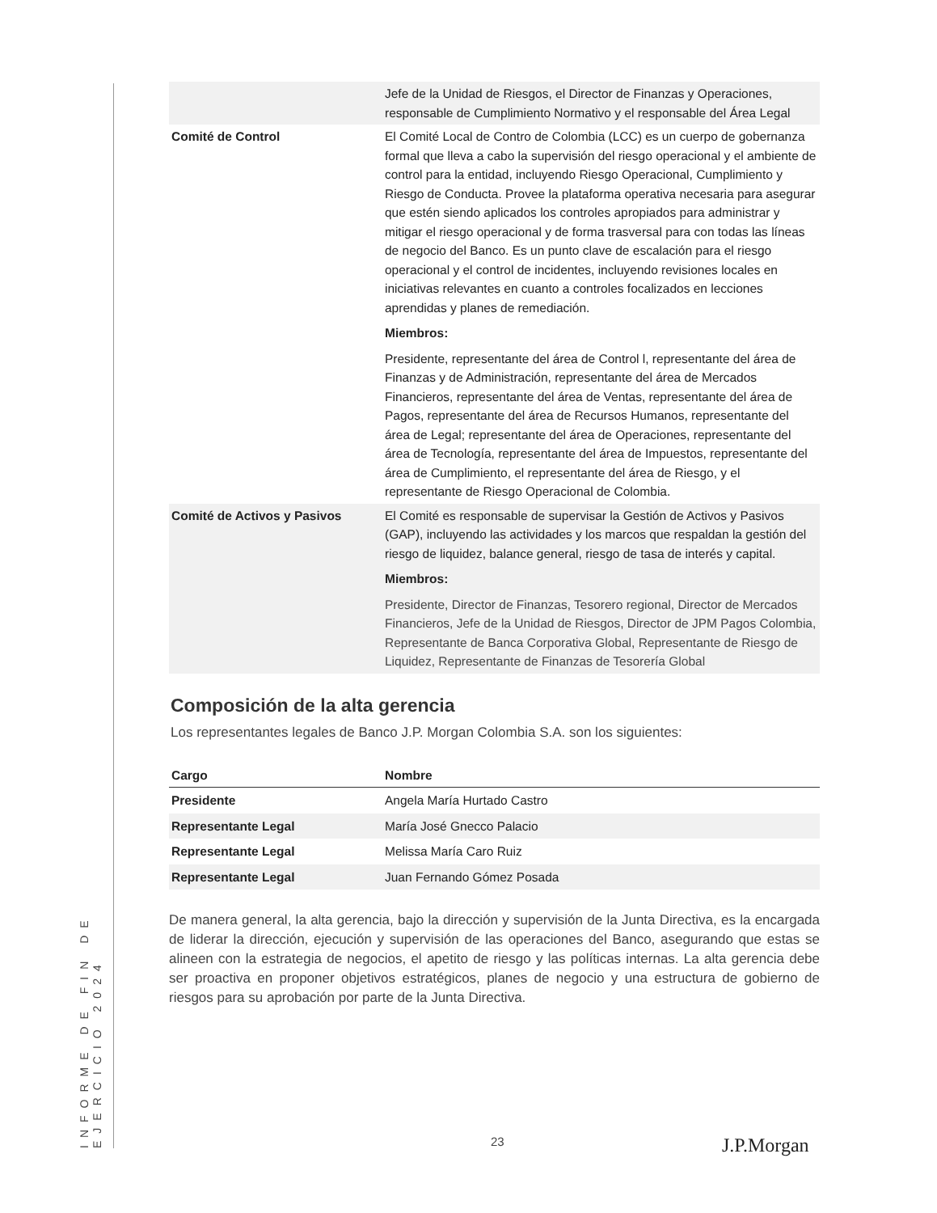INFORME DE FIN DE EJERCICIO 2024
| | Jefe de la Unidad de Riesgos, el Director de Finanzas y Operaciones, responsable de Cumplimiento Normativo y el responsable del Área Legal |
| Comité de Control | El Comité Local de Contro de Colombia (LCC) es un cuerpo de gobernanza formal que lleva a cabo la supervisión del riesgo operacional y el ambiente de control para la entidad, incluyendo Riesgo Operacional, Cumplimiento y Riesgo de Conducta. Provee la plataforma operativa necesaria para asegurar que estén siendo aplicados los controles apropiados para administrar y mitigar el riesgo operacional y de forma trasversal para con todas las líneas de negocio del Banco. Es un punto clave de escalación para el riesgo operacional y el control de incidentes, incluyendo revisiones locales en iniciativas relevantes en cuanto a controles focalizados en lecciones aprendidas y planes de remediación. Miembros: Presidente, representante del área de Control l, representante del área de Finanzas y de Administración, representante del área de Mercados Financieros, representante del área de Ventas, representante del área de Pagos, representante del área de Recursos Humanos, representante del área de Legal; representante del área de Operaciones, representante del área de Tecnología, representante del área de Impuestos, representante del área de Cumplimiento, el representante del área de Riesgo, y el representante de Riesgo Operacional de Colombia. |
| Comité de Activos y Pasivos | El Comité es responsable de supervisar la Gestión de Activos y Pasivos (GAP), incluyendo las actividades y los marcos que respaldan la gestión del riesgo de liquidez, balance general, riesgo de tasa de interés y capital. Miembros: Presidente, Director de Finanzas, Tesorero regional, Director de Mercados Financieros, Jefe de la Unidad de Riesgos, Director de JPM Pagos Colombia, Representante de Banca Corporativa Global, Representante de Riesgo de Liquidez, Representante de Finanzas de Tesorería Global |
Composición de la alta gerencia
Los representantes legales de Banco J.P. Morgan Colombia S.A. son los siguientes:
| Cargo | Nombre |
| --- | --- |
| Presidente | Angela María Hurtado Castro |
| Representante Legal | María José Gnecco Palacio |
| Representante Legal | Melissa María Caro Ruiz |
| Representante Legal | Juan Fernando Gómez Posada |
De manera general, la alta gerencia, bajo la dirección y supervisión de la Junta Directiva, es la encargada de liderar la dirección, ejecución y supervisión de las operaciones del Banco, asegurando que estas se alineen con la estrategia de negocios, el apetito de riesgo y las políticas internas. La alta gerencia debe ser proactiva en proponer objetivos estratégicos, planes de negocio y una estructura de gobierno de riesgos para su aprobación por parte de la Junta Directiva.
23 J.P.Morgan